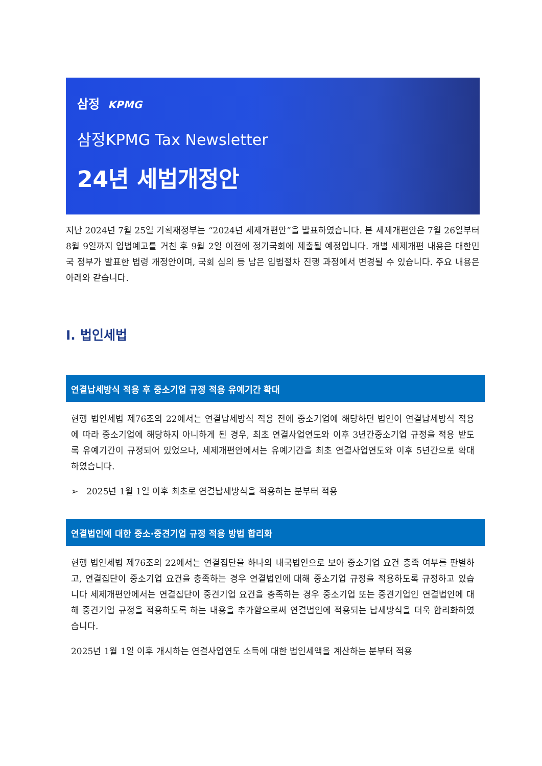삼정 KPMG
삼정KPMG Tax Newsletter
24년 세법개정안
지난 2024년 7월 25일 기획재정부는 “2024년 세제개편안”을 발표하였습니다. 본 세제개편안은 7월 26일부터 8월 9일까지 입법예고를 거친 후 9월 2일 이전에 정기국회에 제출될 예정입니다. 개별 세제개편 내용은 대한민국 정부가 발표한 법령 개정안이며, 국회 심의 등 남은 입법절차 진행 과정에서 변경될 수 있습니다. 주요 내용은 아래와 같습니다.
I. 법인세법
연결납세방식 적용 후 중소기업 규정 적용 유예기간 확대
현행 법인세법 제76조의 22에서는 연결납세방식 적용 전에 중소기업에 해당하던 법인이 연결납세방식 적용에 따라 중소기업에 해당하지 아니하게 된 경우, 최초 연결사업연도와 이후 3년간중소기업 규정을 적용 받도록 유예기간이 규정되어 있었으나, 세제개편안에서는 유예기간을 최초 연결사업연도와 이후 5년간으로 확대하였습니다.
➢ 2025년 1월 1일 이후 최초로 연결납세방식을 적용하는 분부터 적용
연결법인에 대한 중소·중견기업 규정 적용 방법 합리화
현행 법인세법 제76조의 22에서는 연결집단을 하나의 내국법인으로 보아 중소기업 요건 충족 여부를 판별하고, 연결집단이 중소기업 요건을 충족하는 경우 연결법인에 대해 중소기업 규정을 적용하도록 규정하고 있습니다 세제개편안에서는 연결집단이 중견기업 요건을 충족하는 경우 중소기업 또는 중견기업인 연결법인에 대해 중견기업 규정을 적용하도록 하는 내용을 추가함으로써 연결법인에 적용되는 납세방식을 더욱 합리화하였습니다.
2025년 1월 1일 이후 개시하는 연결사업연도 소득에 대한 법인세액을 계산하는 분부터 적용